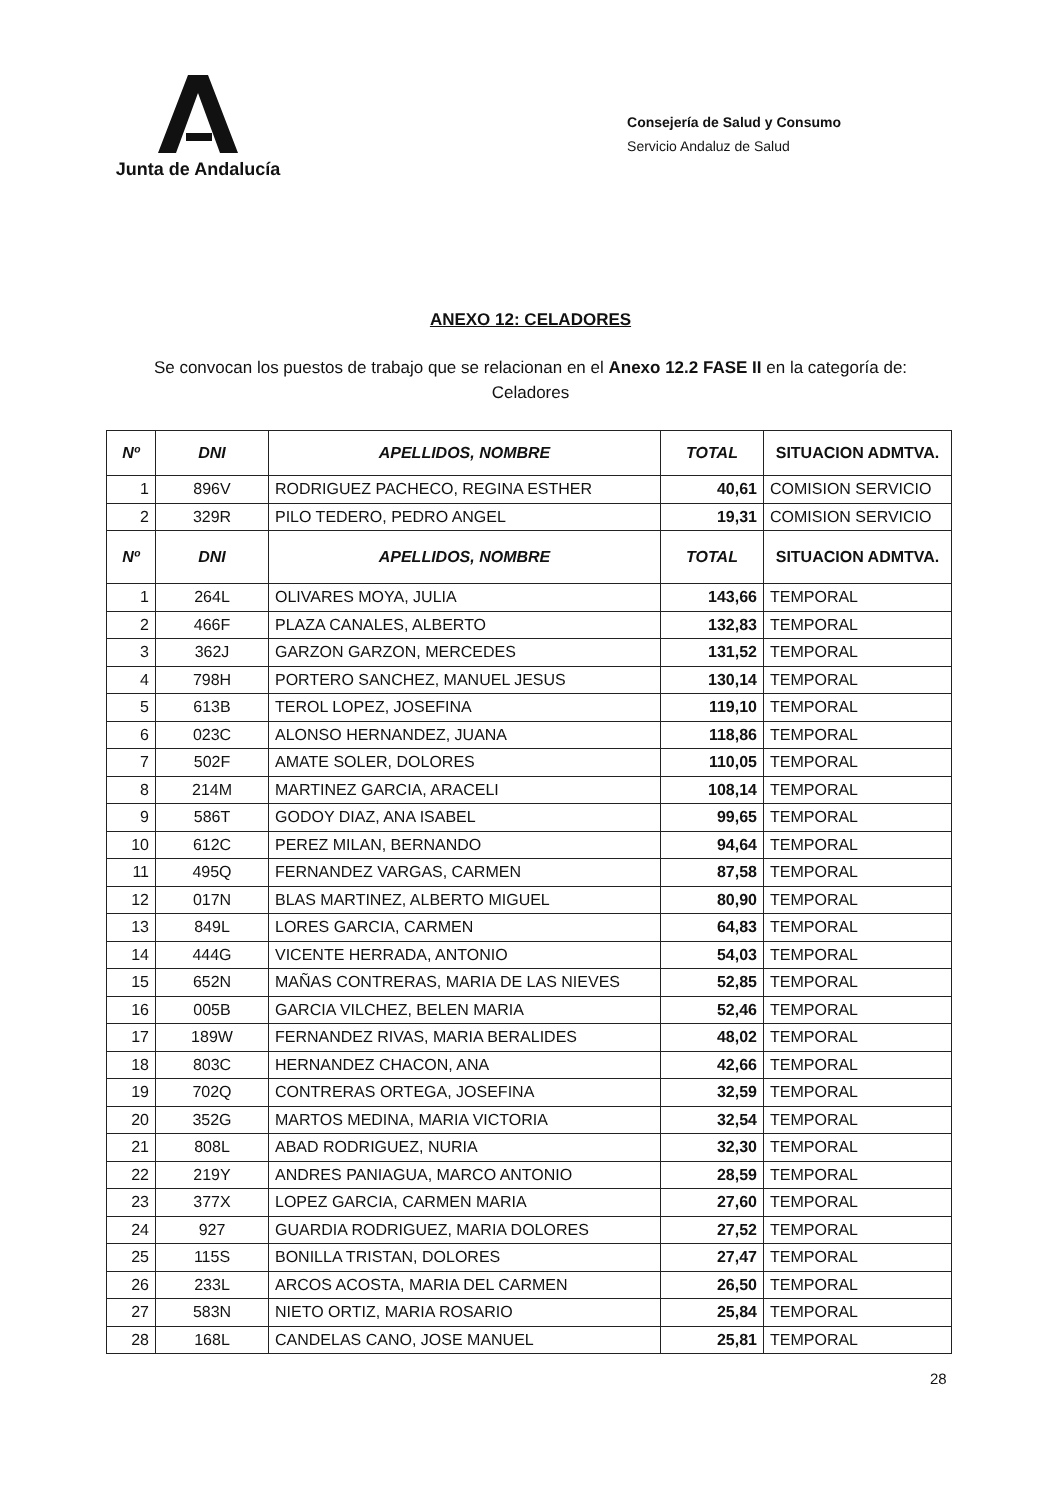Junta de Andalucía
Consejería de Salud y Consumo
Servicio Andaluz de Salud
ANEXO 12: CELADORES
Se convocan los puestos de trabajo que se relacionan en el Anexo 12.2 FASE II en la categoría de:
Celadores
| Nº | DNI | APELLIDOS, NOMBRE | TOTAL | SITUACION ADMTVA. |
| --- | --- | --- | --- | --- |
| 1 | 896V | RODRIGUEZ PACHECO, REGINA ESTHER | 40,61 | COMISION SERVICIO |
| 2 | 329R | PILO TEDERO, PEDRO ANGEL | 19,31 | COMISION SERVICIO |
| Nº | DNI | APELLIDOS, NOMBRE | TOTAL | SITUACION ADMTVA. |
| 1 | 264L | OLIVARES MOYA, JULIA | 143,66 | TEMPORAL |
| 2 | 466F | PLAZA CANALES, ALBERTO | 132,83 | TEMPORAL |
| 3 | 362J | GARZON GARZON, MERCEDES | 131,52 | TEMPORAL |
| 4 | 798H | PORTERO SANCHEZ, MANUEL JESUS | 130,14 | TEMPORAL |
| 5 | 613B | TEROL LOPEZ, JOSEFINA | 119,10 | TEMPORAL |
| 6 | 023C | ALONSO HERNANDEZ, JUANA | 118,86 | TEMPORAL |
| 7 | 502F | AMATE SOLER, DOLORES | 110,05 | TEMPORAL |
| 8 | 214M | MARTINEZ GARCIA, ARACELI | 108,14 | TEMPORAL |
| 9 | 586T | GODOY DIAZ, ANA ISABEL | 99,65 | TEMPORAL |
| 10 | 612C | PEREZ MILAN, BERNANDO | 94,64 | TEMPORAL |
| 11 | 495Q | FERNANDEZ VARGAS, CARMEN | 87,58 | TEMPORAL |
| 12 | 017N | BLAS MARTINEZ, ALBERTO MIGUEL | 80,90 | TEMPORAL |
| 13 | 849L | LORES GARCIA, CARMEN | 64,83 | TEMPORAL |
| 14 | 444G | VICENTE HERRADA, ANTONIO | 54,03 | TEMPORAL |
| 15 | 652N | MAÑAS CONTRERAS, MARIA DE LAS NIEVES | 52,85 | TEMPORAL |
| 16 | 005B | GARCIA VILCHEZ, BELEN MARIA | 52,46 | TEMPORAL |
| 17 | 189W | FERNANDEZ RIVAS, MARIA BERALIDES | 48,02 | TEMPORAL |
| 18 | 803C | HERNANDEZ CHACON, ANA | 42,66 | TEMPORAL |
| 19 | 702Q | CONTRERAS ORTEGA, JOSEFINA | 32,59 | TEMPORAL |
| 20 | 352G | MARTOS MEDINA, MARIA VICTORIA | 32,54 | TEMPORAL |
| 21 | 808L | ABAD RODRIGUEZ, NURIA | 32,30 | TEMPORAL |
| 22 | 219Y | ANDRES PANIAGUA, MARCO ANTONIO | 28,59 | TEMPORAL |
| 23 | 377X | LOPEZ GARCIA, CARMEN MARIA | 27,60 | TEMPORAL |
| 24 | 927 | GUARDIA RODRIGUEZ, MARIA DOLORES | 27,52 | TEMPORAL |
| 25 | 115S | BONILLA TRISTAN, DOLORES | 27,47 | TEMPORAL |
| 26 | 233L | ARCOS ACOSTA, MARIA DEL CARMEN | 26,50 | TEMPORAL |
| 27 | 583N | NIETO ORTIZ, MARIA ROSARIO | 25,84 | TEMPORAL |
| 28 | 168L | CANDELAS CANO, JOSE MANUEL | 25,81 | TEMPORAL |
28